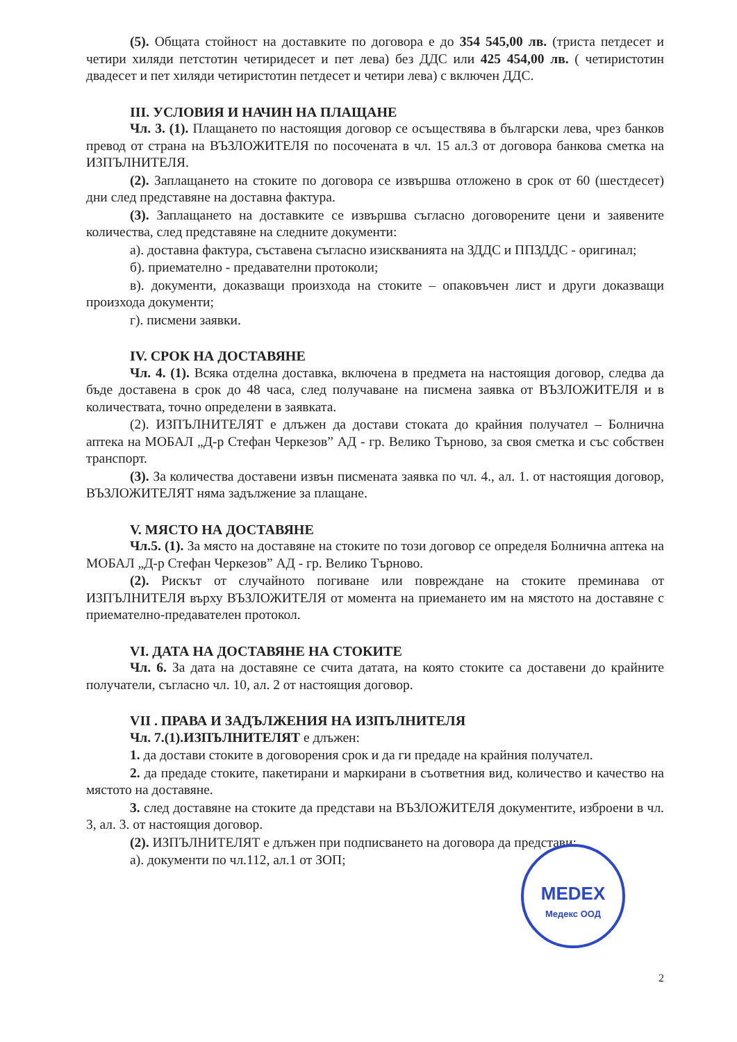(5). Общата стойност на доставките по договора е до 354 545,00 лв. (триста петдесет и четири хиляди петстотин четиридесет и пет лева) без ДДС или 425 454,00 лв. ( четиристотин двадесет и пет хиляди четиристотин петдесет и четири лева) с включен ДДС.
III. УСЛОВИЯ И НАЧИН НА ПЛАЩАНЕ
Чл. 3. (1). Плащането по настоящия договор се осъществява в български лева, чрез банков превод от страна на ВЪЗЛОЖИТЕЛЯ по посочената в чл. 15 ал.3 от договора банкова сметка на ИЗПЪЛНИТЕЛЯ.
(2). Заплащането на стоките по договора се извършва отложено в срок от 60 (шестдесет) дни след представяне на доставна фактура.
(3). Заплащането на доставките се извършва съгласно договорените цени и заявените количества, след представяне на следните документи:
а). доставна фактура, съставена съгласно изискванията на ЗДДС и ППЗДДС - оригинал;
б). приемателно - предавателни протоколи;
в). документи, доказващи произхода на стоките – опаковъчен лист и други доказващи произхода документи;
г). писмени заявки.
IV. СРОК НА ДОСТАВЯНЕ
Чл. 4. (1). Всяка отделна доставка, включена в предмета на настоящия договор, следва да бъде доставена в срок до 48 часа, след получаване на писмена заявка от ВЪЗЛОЖИТЕЛЯ и в количествата, точно определени в заявката.
(2). ИЗПЪЛНИТЕЛЯТ е длъжен да достави стоката до крайния получател – Болнична аптека на МОБАЛ „Д-р Стефан Черкезов” АД - гр. Велико Търново, за своя сметка и със собствен транспорт.
(3). За количества доставени извън писмената заявка по чл. 4., ал. 1. от настоящия договор, ВЪЗЛОЖИТЕЛЯТ няма задължение за плащане.
V. МЯСТО НА ДОСТАВЯНЕ
Чл.5. (1). За място на доставяне на стоките по този договор се определя Болнична аптека на МОБАЛ „Д-р Стефан Черкезов” АД - гр. Велико Търново.
(2). Рискът от случайното погиване или повреждане на стоките преминава от ИЗПЪЛНИТЕЛЯ върху ВЪЗЛОЖИТЕЛЯ от момента на приемането им на мястото на доставяне с приемателно-предавателен протокол.
VI. ДАТА НА ДОСТАВЯНЕ НА СТОКИТЕ
Чл. 6. За дата на доставяне се счита датата, на която стоките са доставени до крайните получатели, съгласно чл. 10, ал. 2 от настоящия договор.
VII . ПРАВА И ЗАДЪЛЖЕНИЯ НА ИЗПЪЛНИТЕЛЯ
Чл. 7.(1).ИЗПЪЛНИТЕЛЯТ е длъжен:
1. да достави стоките в договорения срок и да ги предаде на крайния получател.
2. да предаде стоките, пакетирани и маркирани в съответния вид, количество и качество на мястото на доставяне.
3. след доставяне на стоките да представи на ВЪЗЛОЖИТЕЛЯ документите, изброени в чл. 3, ал. 3. от настоящия договор.
(2). ИЗПЪЛНИТЕЛЯТ е длъжен при подписването на договора да представи:
а). документи по чл.112, ал.1 от ЗОП;
MEDEX
Медекс ООД
2